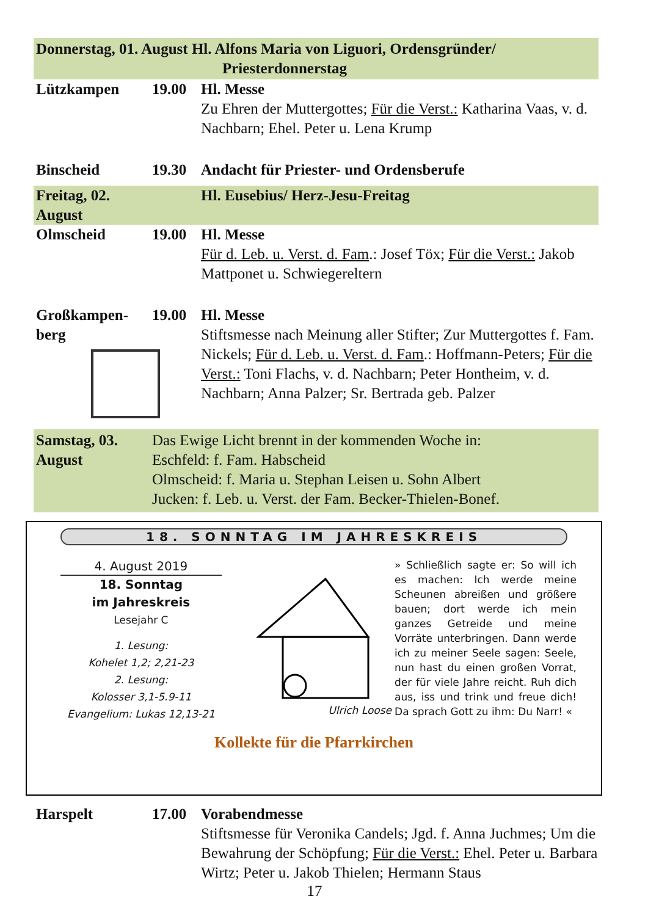Donnerstag, 01. August Hl. Alfons Maria von Liguori, Ordensgründer/
Priesterdonnerstag
Lützkampen 19.00 Hl. Messe
Zu Ehren der Muttergottes; Für die Verst.: Katharina Vaas, v. d. Nachbarn; Ehel. Peter u. Lena Krump
Binscheid 19.30 Andacht für Priester- und Ordensberufe
Freitag, 02. August
Hl. Eusebius/ Herz-Jesu-Freitag
Olmscheid 19.00 Hl. Messe
Für d. Leb. u. Verst. d. Fam.: Josef Töx; Für die Verst.: Jakob Mattponet u. Schwiegereltern
Großkampen-
berg
19.00 Hl. Messe
Stiftsmesse nach Meinung aller Stifter; Zur Muttergottes f. Fam. Nickels; Für d. Leb. u. Verst. d. Fam.: Hoffmann-Peters; Für die Verst.: Toni Flachs, v. d. Nachbarn; Peter Hontheim, v. d. Nachbarn; Anna Palzer; Sr. Bertrada geb. Palzer
Samstag, 03. August
Das Ewige Licht brennt in der kommenden Woche in:
Eschfeld: f. Fam. Habscheid
Olmscheid: f. Maria u. Stephan Leisen u. Sohn Albert
Jucken: f. Leb. u. Verst. der Fam. Becker-Thielen-Bonef.
18. SONNTAG IM JAHRESKREIS
4. August 2019
18. Sonntag
im Jahreskreis
Lesejahr C
1. Lesung:
Kohelet 1,2; 2,21-23
2. Lesung:
Kolosser 3,1-5.9-11
Evangelium: Lukas 12,13-21
Ulrich Loose
» Schließlich sagte er: So will ich es machen: Ich werde meine Scheunen abreißen und größere bauen; dort werde ich mein ganzes Getreide und meine Vorräte unterbringen. Dann werde ich zu meiner Seele sagen: Seele, nun hast du einen großen Vorrat, der für viele Jahre reicht. Ruh dich aus, iss und trink und freue dich! Da sprach Gott zu ihm: Du Narr! «
Kollekte für die Pfarrkirchen
Harspelt 17.00 Vorabendmesse
Stiftsmesse für Veronika Candels; Jgd. f. Anna Juchmes; Um die Bewahrung der Schöpfung; Für die Verst.: Ehel. Peter u. Barbara Wirtz; Peter u. Jakob Thielen; Hermann Staus
17